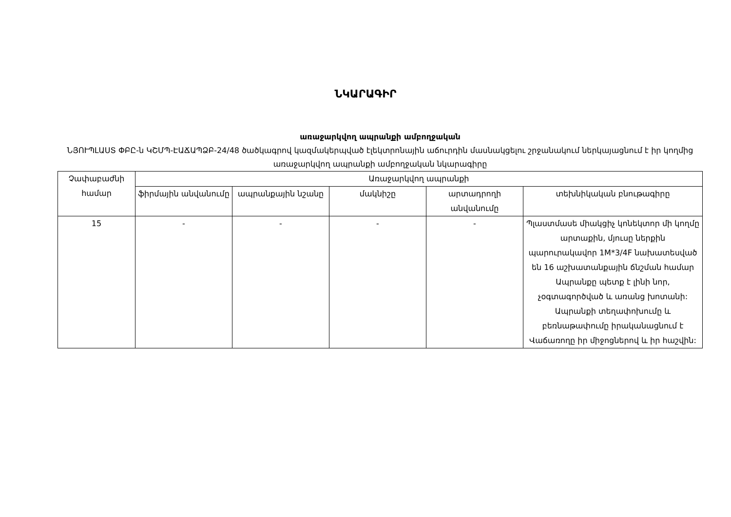ՆԿԱՐԱԳԻՐ
առաջարկվող ապրանքի ամբողջական
ՆՅՈՒՊԼԱՍՏ ՓԲԸ-ն ԿՇՄՊ-ԷԱՃԱՊՁԲ-24/48 ծածկագրով կազմակերպված էլեկտրոնային աճուրդին մասնակցելու շրջանակում ներկայացնում է իր կողմից առաջարկվող ապրանքի ամբողջական նկարագիրը
| Չափաբաժնի համար | Առաջարկվող ապրանքի | | | | |
| --- | --- | --- | --- | --- | --- |
| | ֆիրմային անվանումը | ապրանքային նշանը | մակնիշը | արտադրողի անվանումը | տեխնիկական բնութագիրը |
| 15 | - | - | - | - | Պլաստմասե միակցիչ կոնեկտոր մի կողմը արտաքին, մյուսը ներքին պարուրակավոր 1M*3/4F նախատեսված են 16 աշխատանքային ճնշման համար Ապրանքը պետք է լինի նոր, չօգտագործված և առանց խոտանի: Ապրանքի տեղափոխումը և բեռնաթափումը իրականացնում է Վաճառողը իր միջոցներով և իր հաշվին: |